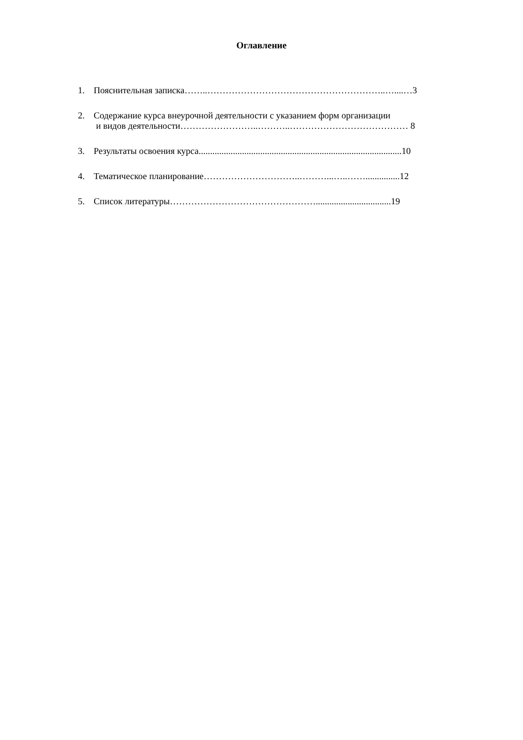Оглавление
1. Пояснительная записка……..…………………………………………………..…....…3
2. Содержание курса внеурочной деятельности с указанием форм организации
и видов деятельности……………………..………..………………………………… 8
3. Результаты освоения курса.........................................................................................10
4. Тематическое планирование…………………………..………...…..……...............12
5. Список литературы………………………………………….................................19